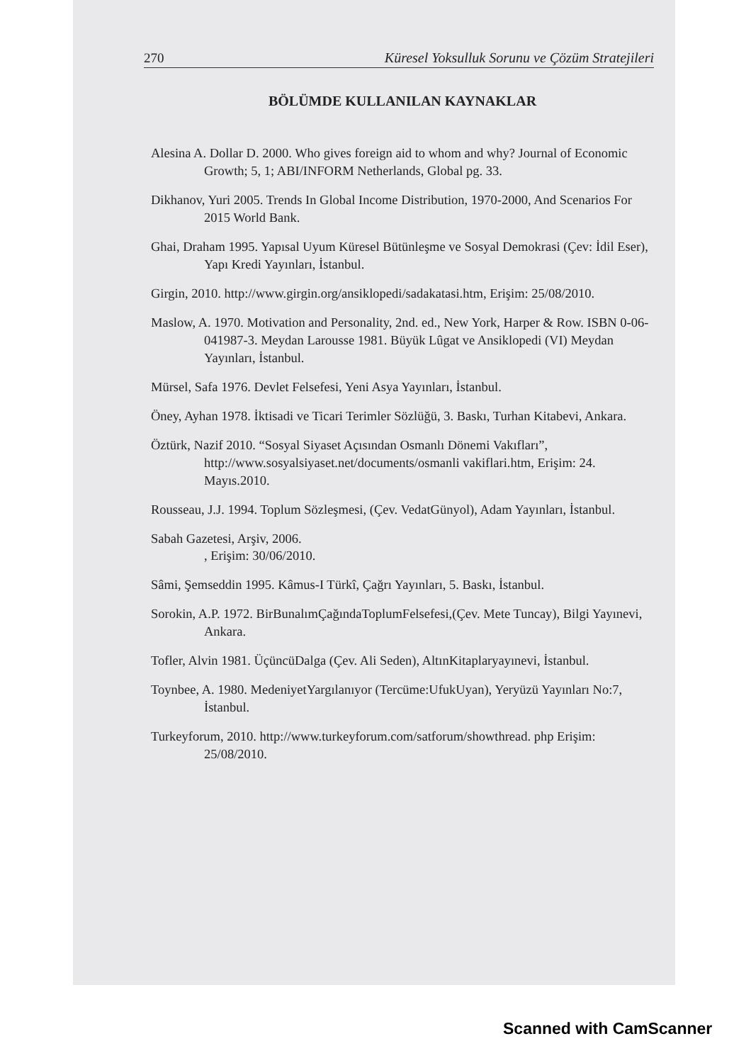270 Küresel Yoksulluk Sorunu ve Çözüm Stratejileri
BÖLÜMDE KULLANILAN KAYNAKLAR
Alesina A. Dollar D. 2000. Who gives foreign aid to whom and why? Journal of Economic Growth; 5, 1; ABI/INFORM Netherlands, Global pg. 33.
Dikhanov, Yuri 2005. Trends In Global Income Distribution, 1970-2000, And Scenarios For 2015 World Bank.
Ghai, Draham 1995. Yapısal Uyum Küresel Bütünleşme ve Sosyal Demokrasi (Çev: İdil Eser), Yapı Kredi Yayınları, İstanbul.
Girgin, 2010. http://www.girgin.org/ansiklopedi/sadakatasi.htm, Erişim: 25/08/2010.
Maslow, A. 1970. Motivation and Personality, 2nd. ed., New York, Harper & Row. ISBN 0-06-041987-3. Meydan Larousse 1981. Büyük Lûgat ve Ansiklopedi (VI) Meydan Yayınları, İstanbul.
Mürsel, Safa 1976. Devlet Felsefesi, Yeni Asya Yayınları, İstanbul.
Öney, Ayhan 1978. İktisadi ve Ticari Terimler Sözlüğü, 3. Baskı, Turhan Kitabevi, Ankara.
Öztürk, Nazif 2010. “Sosyal Siyaset Açısından Osmanlı Dönemi Vakıfları”, http://www.sosyalsiyaset.net/documents/osmanli vakiflari.htm, Erişim: 24. Mayıs.2010.
Rousseau, J.J. 1994. Toplum Sözleşmesi, (Çev. VedatGünyol), Adam Yayınları, İstanbul.
Sabah Gazetesi, Arşiv, 2006.
, Erişim: 30/06/2010.
Sâmi, Şemseddin 1995. Kâmus-I Türkî, Çağrı Yayınları, 5. Baskı, İstanbul.
Sorokin, A.P. 1972. BirBunalımÇağındaToplumFelsefesi,(Çev. Mete Tuncay), Bilgi Yayınevi, Ankara.
Tofler, Alvin 1981. ÜçüncüDalga (Çev. Ali Seden), AltınKitaplaryayınevi, İstanbul.
Toynbee, A. 1980. MedeniyetYargılanıyor (Tercüme:UfukUyan), Yeryüzü Yayınları No:7, İstanbul.
Turkeyforum, 2010. http://www.turkeyforum.com/satforum/showthread. php Erişim: 25/08/2010.
Scanned with CamScanner